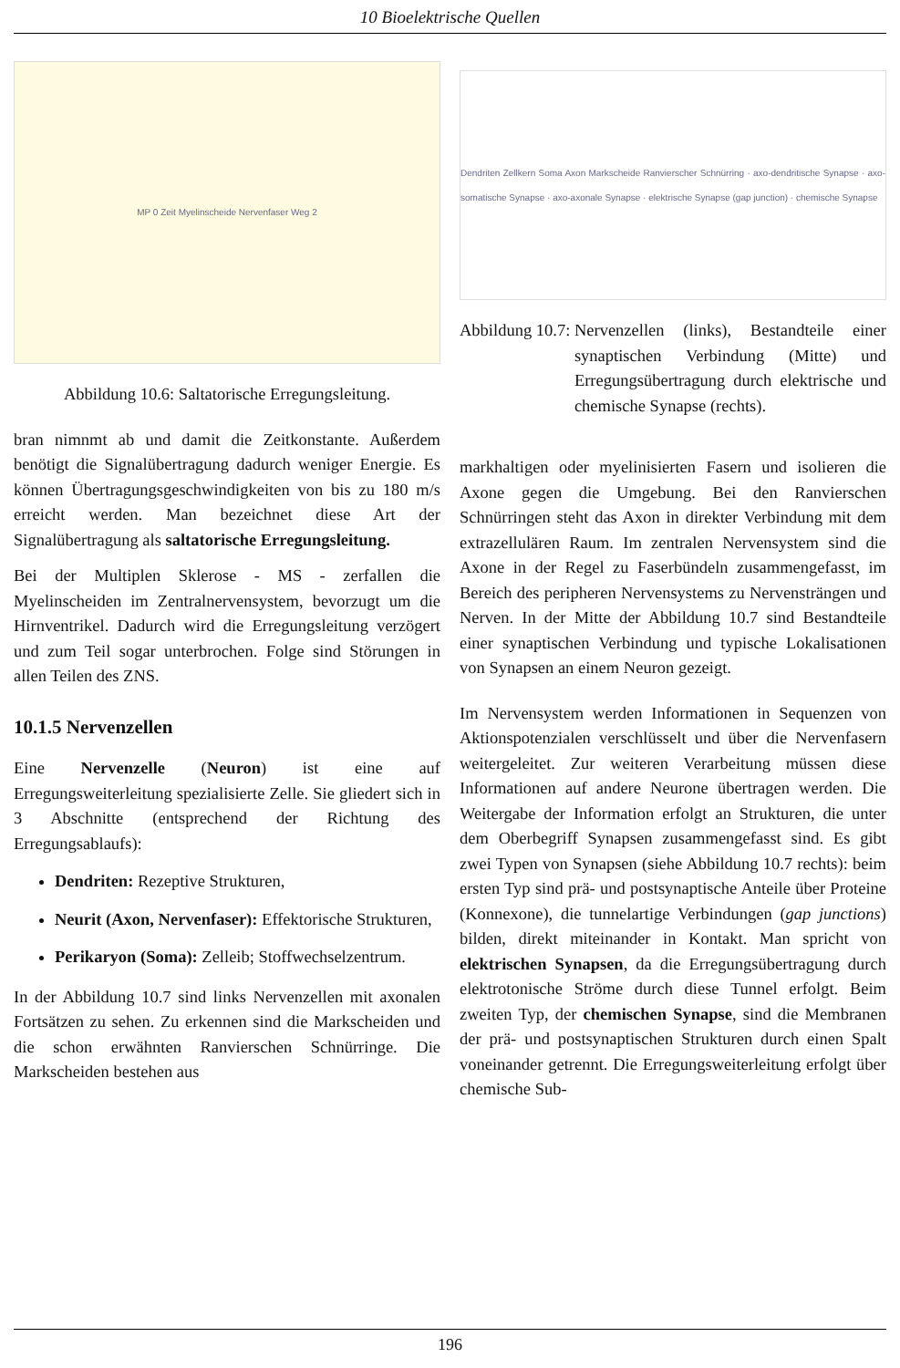10 Bioelektrische Quellen
MP 0 Zeit Myelinscheide Nervenfaser Weg 2
Abbildung 10.6: Saltatorische Erregungsleitung.
bran nimnmt ab und damit die Zeitkonstante. Außerdem benötigt die Signalübertragung dadurch weniger Energie. Es können Übertragungsgeschwindigkeiten von bis zu 180 m/s erreicht werden. Man bezeichnet diese Art der Signalübertragung als saltatorische Erregungsleitung.
Bei der Multiplen Sklerose - MS - zerfallen die Myelinscheiden im Zentralnervensystem, bevorzugt um die Hirnventrikel. Dadurch wird die Erregungsleitung verzögert und zum Teil sogar unterbrochen. Folge sind Störungen in allen Teilen des ZNS.
10.1.5 Nervenzellen
Eine Nervenzelle (Neuron) ist eine auf Erregungsweiterleitung spezialisierte Zelle. Sie gliedert sich in 3 Abschnitte (entsprechend der Richtung des Erregungsablaufs):
Dendriten: Rezeptive Strukturen,
Neurit (Axon, Nervenfaser): Effektorische Strukturen,
Perikaryon (Soma): Zelleib; Stoffwechselzentrum.
In der Abbildung 10.7 sind links Nervenzellen mit axonalen Fortsätzen zu sehen. Zu erkennen sind die Markscheiden und die schon erwähnten Ranvierschen Schnürringe. Die Markscheiden bestehen aus
Dendriten Zellkern Soma Axon Markscheide Ranvierscher Schnürring · axo-dendritische Synapse · axo-somatische Synapse · axo-axonale Synapse · elektrische Synapse (gap junction) · chemische Synapse
Abbildung 10.7: Nervenzellen (links), Bestandteile einer synaptischen Verbindung (Mitte) und Erregungsübertragung durch elektrische und chemische Synapse (rechts).
markhaltigen oder myelinisierten Fasern und isolieren die Axone gegen die Umgebung. Bei den Ranvierschen Schnürringen steht das Axon in direkter Verbindung mit dem extrazellulären Raum. Im zentralen Nervensystem sind die Axone in der Regel zu Faserbündeln zusammengefasst, im Bereich des peripheren Nervensystems zu Nervensträngen und Nerven. In der Mitte der Abbildung 10.7 sind Bestandteile einer synaptischen Verbindung und typische Lokalisationen von Synapsen an einem Neuron gezeigt.
Im Nervensystem werden Informationen in Sequenzen von Aktionspotenzialen verschlüsselt und über die Nervenfasern weitergeleitet. Zur weiteren Verarbeitung müssen diese Informationen auf andere Neurone übertragen werden. Die Weitergabe der Information erfolgt an Strukturen, die unter dem Oberbegriff Synapsen zusammengefasst sind. Es gibt zwei Typen von Synapsen (siehe Abbildung 10.7 rechts): beim ersten Typ sind prä- und postsynaptische Anteile über Proteine (Konnexone), die tunnelartige Verbindungen (gap junctions) bilden, direkt miteinander in Kontakt. Man spricht von elektrischen Synapsen, da die Erregungsübertragung durch elektrotonische Ströme durch diese Tunnel erfolgt. Beim zweiten Typ, der chemischen Synapse, sind die Membranen der prä- und postsynaptischen Strukturen durch einen Spalt voneinander getrennt. Die Erregungsweiterleitung erfolgt über chemische Sub-
196